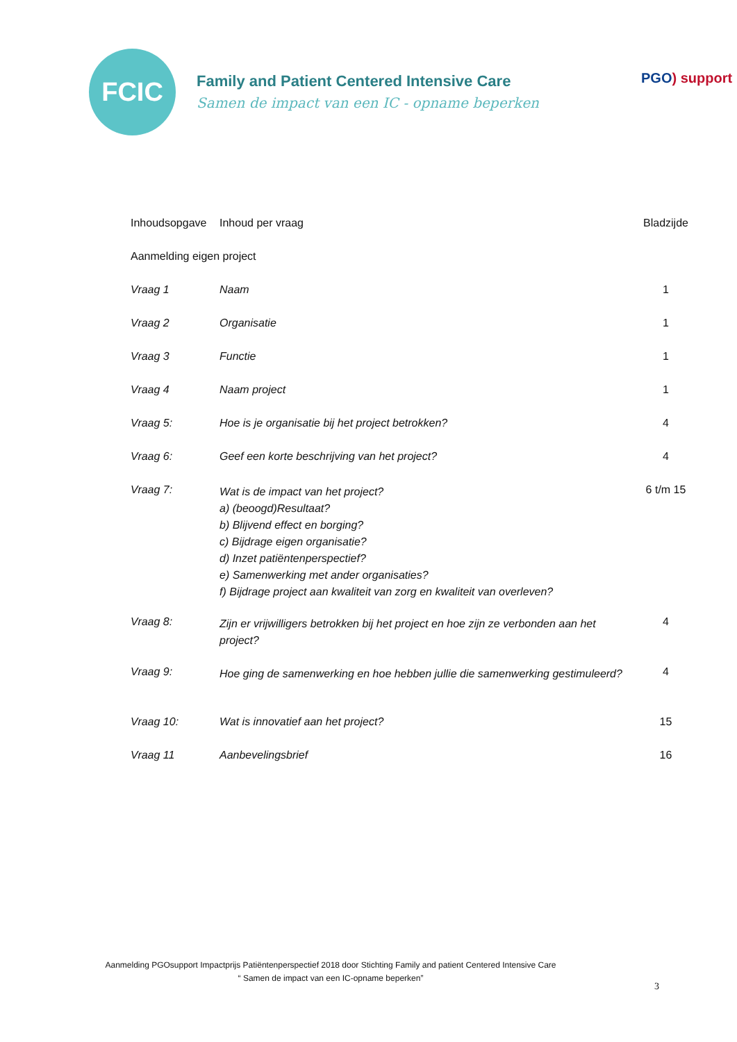FCIC
Family and Patient Centered Intensive Care
Samen de impact van een IC - opname beperken
PGO) support
| Inhoudsopgave | Inhoud per vraag | Bladzijde |
| --- | --- | --- |
| Aanmelding eigen project | | |
| Vraag 1 | Naam | 1 |
| Vraag 2 | Organisatie | 1 |
| Vraag 3 | Functie | 1 |
| Vraag 4 | Naam project | 1 |
| Vraag 5: | Hoe is je organisatie bij het project betrokken? | 4 |
| Vraag 6: | Geef een korte beschrijving van het project? | 4 |
| Vraag 7: | Wat is de impact van het project? a) (beoogd)Resultaat? b) Blijvend effect en borging? c) Bijdrage eigen organisatie? d) Inzet patiëntenperspectief? e) Samenwerking met ander organisaties? f) Bijdrage project aan kwaliteit van zorg en kwaliteit van overleven? | 6 t/m 15 |
| Vraag 8: | Zijn er vrijwilligers betrokken bij het project en hoe zijn ze verbonden aan het project? | 4 |
| Vraag 9: | Hoe ging de samenwerking en hoe hebben jullie die samenwerking gestimuleerd? | 4 |
| Vraag 10: | Wat is innovatief aan het project? | 15 |
| Vraag 11 | Aanbevelingsbrief | 16 |
Aanmelding PGOsupport Impactprijs Patiëntenperspectief 2018 door Stichting Family and patient Centered Intensive Care
“ Samen de impact van een IC-opname beperken”
3